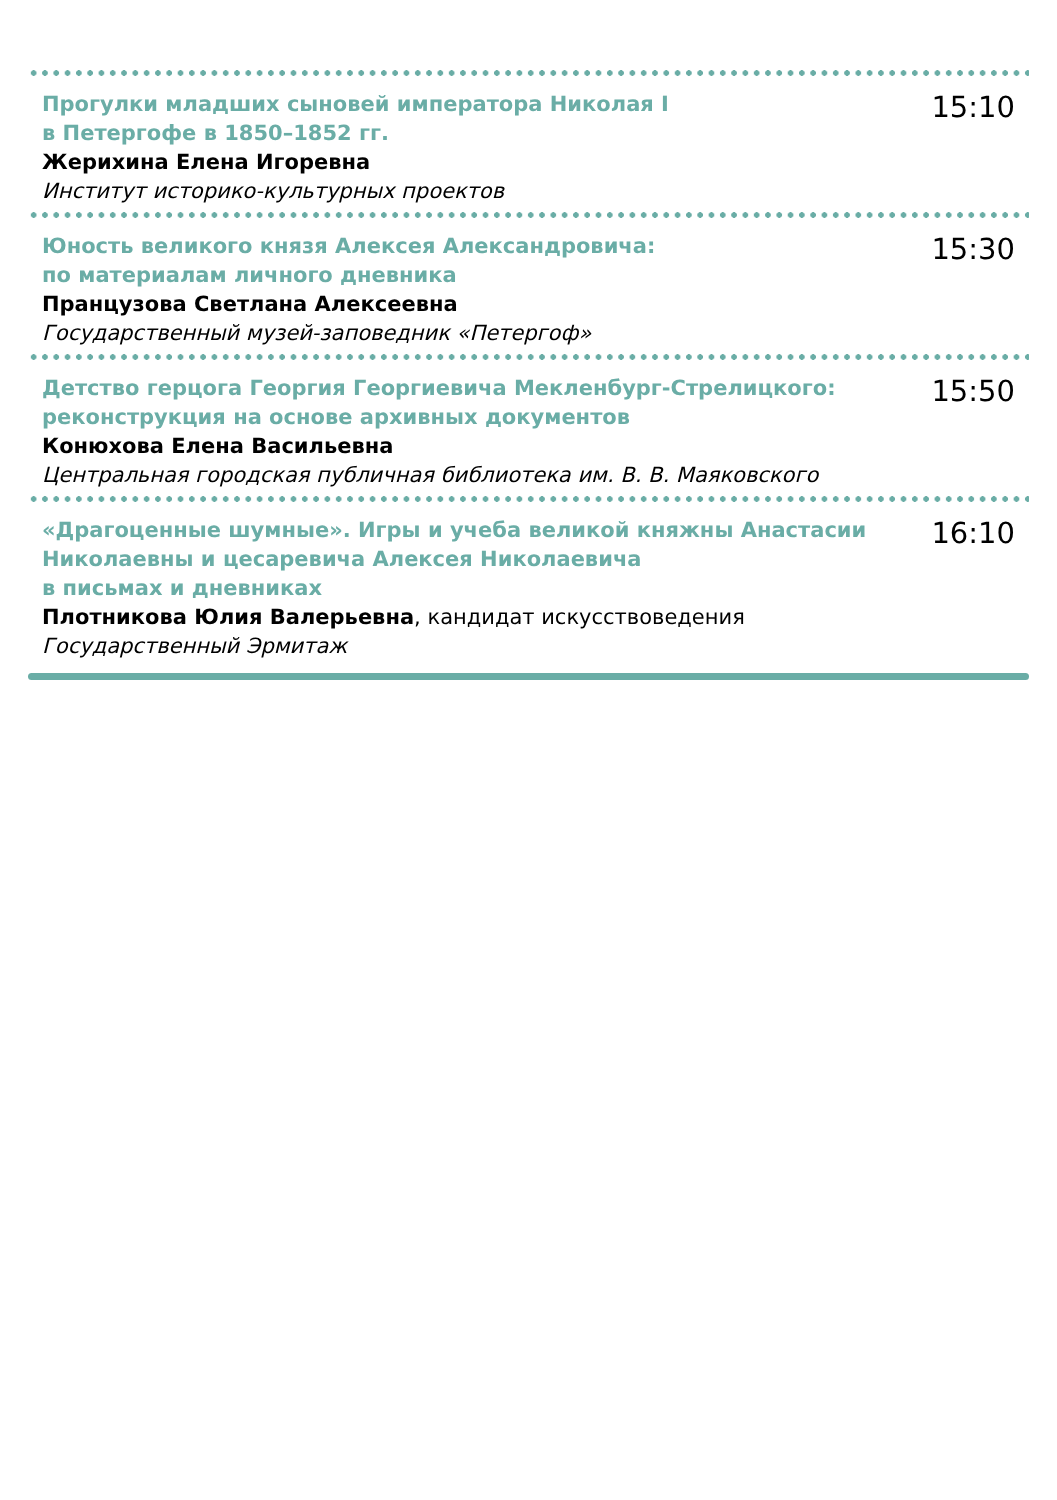Прогулки младших сыновей императора Николая I
в Петергофе в 1850–1852 гг.
Жерихина Елена Игоревна
Институт историко-культурных проектов
15:10
Юность великого князя Алексея Александровича:
по материалам личного дневника
Пранцузова Светлана Алексеевна
Государственный музей-заповедник «Петергоф»
15:30
Детство герцога Георгия Георгиевича Мекленбург-Стрелицкого:
реконструкция на основе архивных документов
Конюхова Елена Васильевна
Центральная городская публичная библиотека им. В. В. Маяковского
15:50
«Драгоценные шумные». Игры и учеба великой княжны Анастасии
Николаевны и цесаревича Алексея Николаевича
в письмах и дневниках
Плотникова Юлия Валерьевна, кандидат искусствоведения
Государственный Эрмитаж
16:10